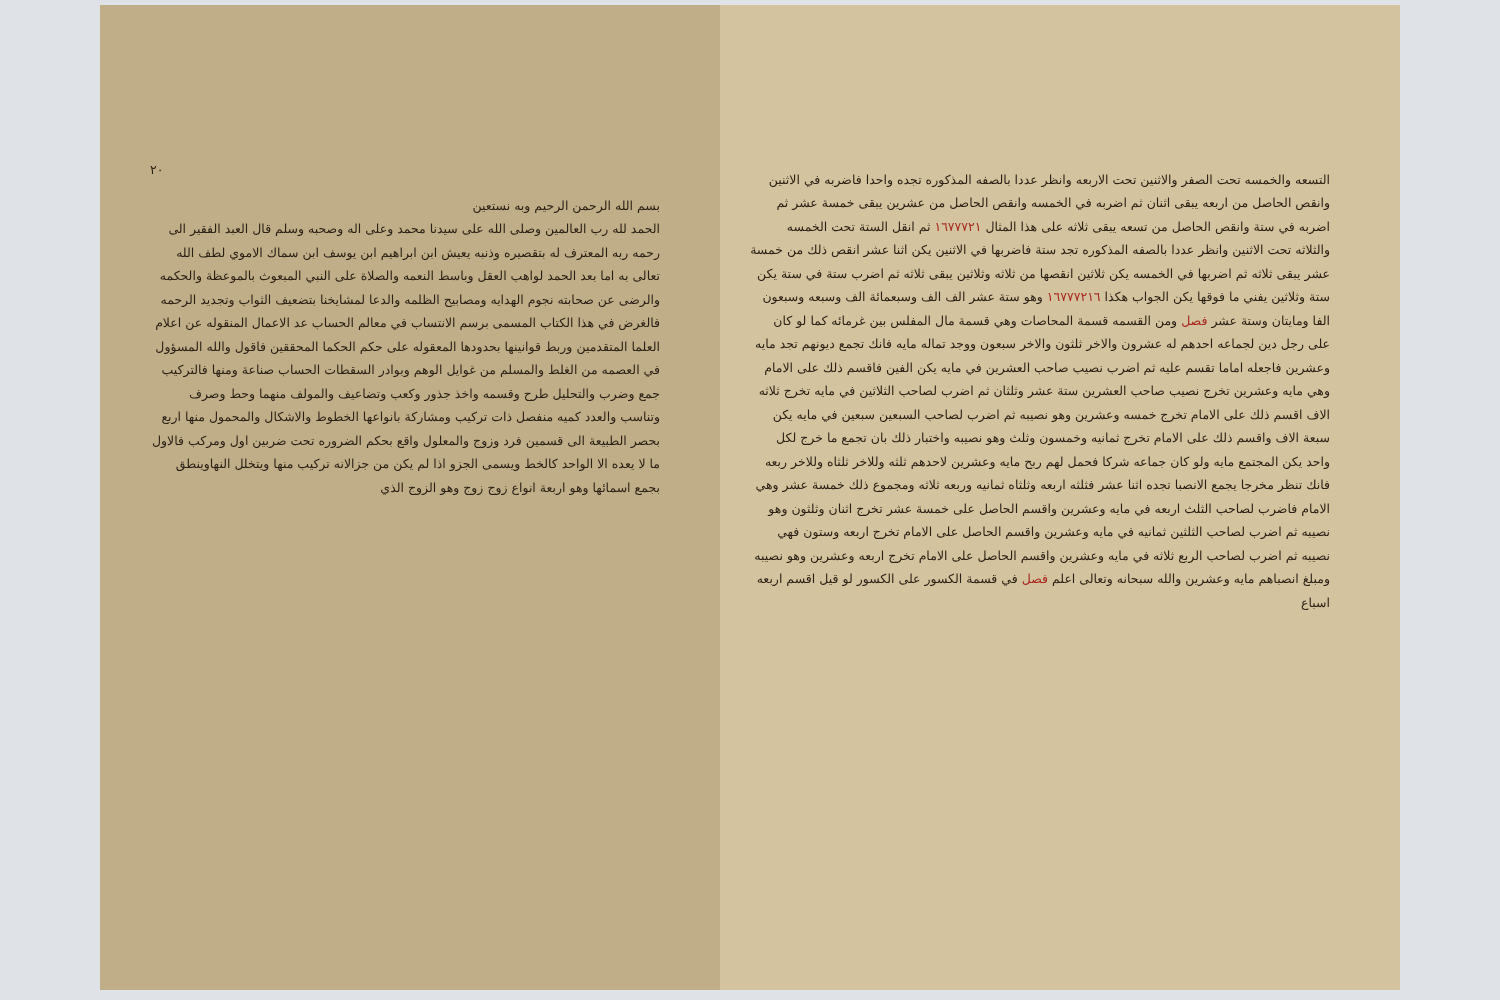التسعه والخمسه تحت الصفر والاثنين تحت الاربعه وانظر عددا بالصفه المذكوره تجده واحدا فاضربه في الاثنين وانقص الحاصل من اربعه يبقى اثنان ثم اضربه في الخمسه وانقص الحاصل من عشرين يبقى خمسة عشر ثم اضربه في ستة وانقص الحاصل من تسعه يبقى ثلاثه على هذا المثال ١٦٧٧٧٢١ ثم انقل الستة تحت الخمسه والثلاثه تحت الاثنين وانظر عددا بالصفه المذكوره تجد ستة فاضربها في الاثنين يكن اثنا عشر انقص ذلك من خمسة عشر يبقى ثلاثه ثم اضربها في الخمسه يكن ثلاثين انقصها من ثلاثه وثلاثين يبقى ثلاثه ثم اضرب ستة في ستة يكن ستة وثلاثين يفني ما فوقها يكن الجواب هكذا ١٦٧٧٧٢١٦ وهو ستة عشر الف الف وسبعمائة الف وسبعه وسبعون الفا ومايتان وستة عشر فصل ومن القسمه قسمة المحاصات وهي قسمة مال المفلس بين غرمائه كما لو كان على رجل دين لجماعه احدهم له عشرون والاخر ثلثون والاخر سبعون ووجد تماله مايه فانك تجمع ديونهم تجد مايه وعشرين فاجعله اماما تقسم عليه ثم اضرب نصيب صاحب العشرين في مايه يكن الفين فاقسم ذلك على الامام وهي مايه وعشرين تخرج نصيب صاحب العشرين ستة عشر وثلثان ثم اضرب لصاحب الثلاثين في مايه تخرج ثلاثه الاف اقسم ذلك على الامام تخرج خمسه وعشرين وهو نصيبه ثم اضرب لصاحب السبعين سبعين في مايه يكن سبعة الاف واقسم ذلك على الامام تخرج ثمانيه وخمسون وثلث وهو نصيبه واختبار ذلك بان تجمع ما خرج لكل واحد يكن المجتمع مايه ولو كان جماعه شركا فحمل لهم ربح مايه وعشرين لاحدهم ثلثه وللاخر ثلثاه وللاخر ربعه فانك تنظر مخرجا يجمع الانصبا تجده اثنا عشر فثلثه اربعه وثلثاه ثمانيه وربعه ثلاثه ومجموع ذلك خمسة عشر وهي الامام فاضرب لصاحب الثلث اربعه في مايه وعشرين واقسم الحاصل على خمسة عشر تخرج اثنان وثلثون وهو نصيبه ثم اضرب لصاحب الثلثين ثمانيه في مايه وعشرين واقسم الحاصل على الامام تخرج اربعه وستون فهي نصيبه ثم اضرب لصاحب الربع ثلاثه في مايه وعشرين واقسم الحاصل على الامام تخرج اربعه وعشرين وهو نصيبه ومبلغ انصباهم مايه وعشرين والله سبحانه وتعالى اعلم فصل في قسمة الكسور على الكسور لو قيل اقسم اربعه اسباع
٢٠
بسم الله الرحمن الرحيم وبه نستعين
الحمد لله رب العالمين وصلى الله على سيدنا محمد وعلى اله وصحبه وسلم قال العبد الفقير الى رحمه ربه المعترف له بتقصيره وذنبه يعيش ابن ابراهيم ابن يوسف ابن سماك الاموي لطف الله تعالى به اما بعد الحمد لواهب العقل وباسط النعمه والصلاة على النبي المبعوث بالموعظة والحكمه والرضى عن صحابته نجوم الهدايه ومصابيح الظلمه والدعا لمشايخنا بتضعيف الثواب وتجديد الرحمه فالغرض في هذا الكتاب المسمى برسم الانتساب في معالم الحساب عد الاعمال المنقوله عن اعلام العلما المتقدمين وربط قوانينها بحدودها المعقوله على حكم الحكما المحققين فاقول والله المسؤول في العصمه من الغلط والمسلم من غوايل الوهم وبوادر السقطات الحساب صناعة ومنها فالتركيب جمع وضرب والتحليل طرح وقسمه واخذ جذور وكعب وتضاعيف والمولف منهما وحط وصرف وتناسب والعدد كميه منفصل ذات تركيب ومشاركة بانواعها الخطوط والاشكال والمحمول منها اربع بحصر الطبيعة الى قسمين فرد وزوج والمعلول واقع بحكم الضروره تحت ضربين اول ومركب فالاول ما لا يعده الا الواحد كالخط ويسمى الجزو اذا لم يكن من جزالانه تركيب منها ويتخلل النهاوينطق بجمع اسمائها وهو اربعة انواع زوج زوج وهو الزوج الذي